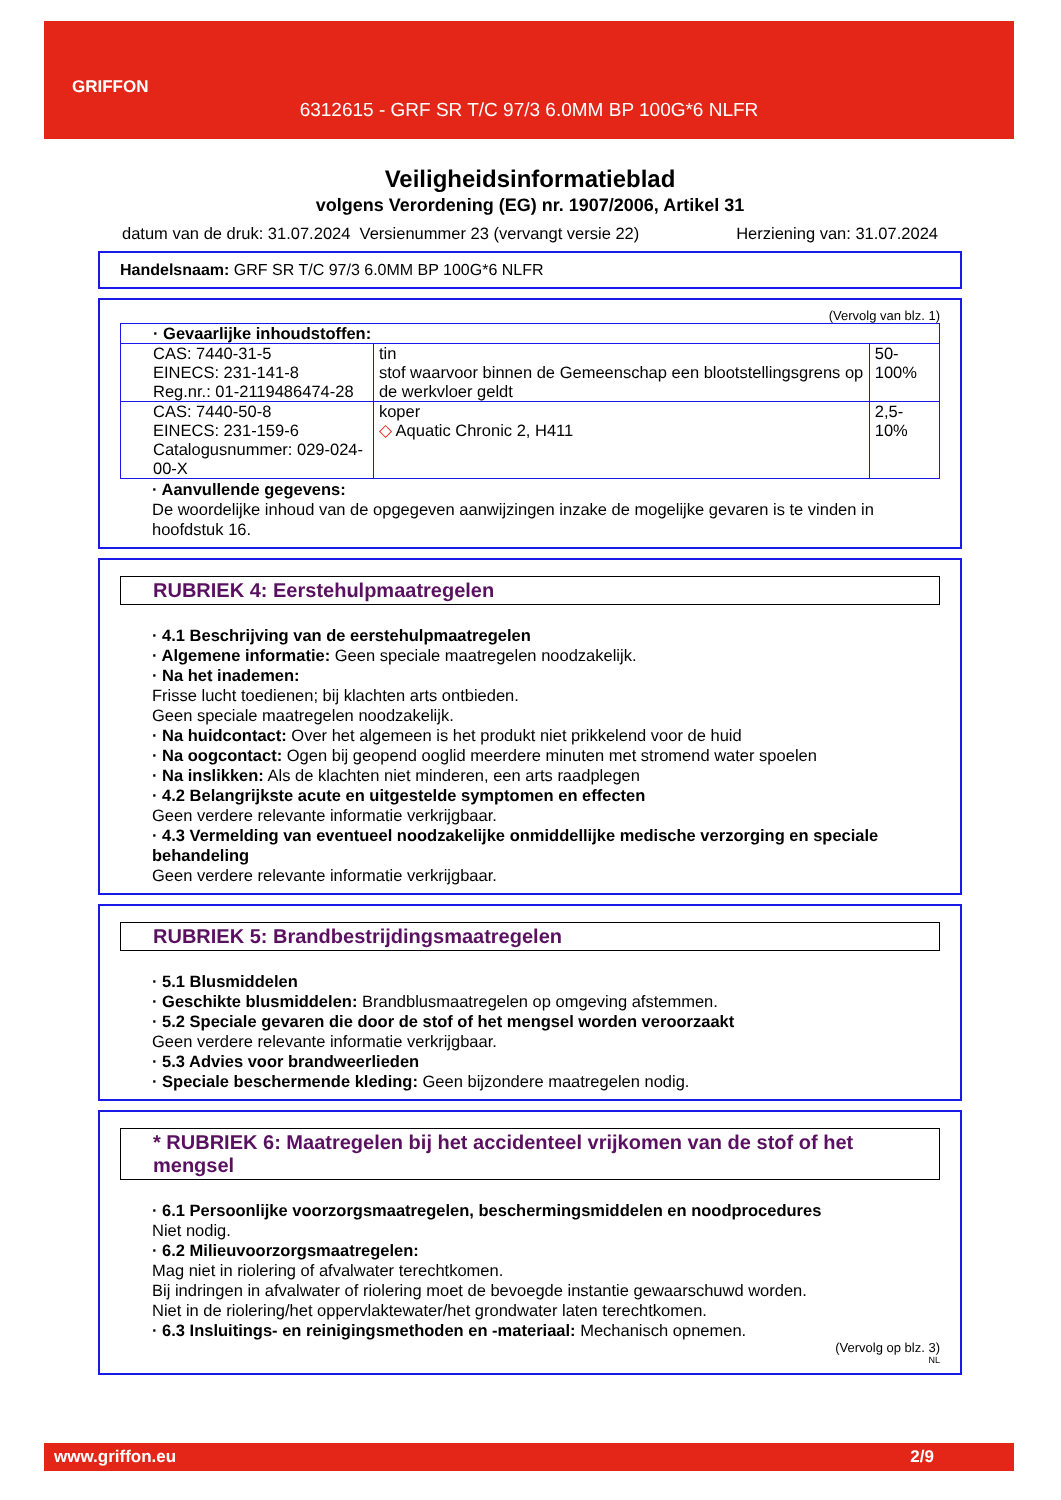GRIFFON
6312615 - GRF SR T/C 97/3 6.0MM BP 100G*6 NLFR
Veiligheidsinformatieblad
volgens Verordening (EG) nr. 1907/2006, Artikel 31
datum van de druk: 31.07.2024 Versienummer 23 (vervangt versie 22) Herziening van: 31.07.2024
Handelsnaam: GRF SR T/C 97/3 6.0MM BP 100G*6 NLFR
(Vervolg van blz. 1)
| · Gevaarlijke inhoudstoffen: | | |
| CAS: 7440-31-5 EINECS: 231-141-8 Reg.nr.: 01-2119486474-28 | tin stof waarvoor binnen de Gemeenschap een blootstellingsgrens op de werkvloer geldt | 50-100% |
| CAS: 7440-50-8 EINECS: 231-159-6 Catalogusnummer: 029-024-00-X | koper ◇ Aquatic Chronic 2, H411 | 2,5-10% |
· Aanvullende gegevens:
De woordelijke inhoud van de opgegeven aanwijzingen inzake de mogelijke gevaren is te vinden in hoofdstuk 16.
RUBRIEK 4: Eerstehulpmaatregelen
· 4.1 Beschrijving van de eerstehulpmaatregelen
· Algemene informatie: Geen speciale maatregelen noodzakelijk.
· Na het inademen:
Frisse lucht toedienen; bij klachten arts ontbieden.
Geen speciale maatregelen noodzakelijk.
· Na huidcontact: Over het algemeen is het produkt niet prikkelend voor de huid
· Na oogcontact: Ogen bij geopend ooglid meerdere minuten met stromend water spoelen
· Na inslikken: Als de klachten niet minderen, een arts raadplegen
· 4.2 Belangrijkste acute en uitgestelde symptomen en effecten
Geen verdere relevante informatie verkrijgbaar.
· 4.3 Vermelding van eventueel noodzakelijke onmiddellijke medische verzorging en speciale behandeling
Geen verdere relevante informatie verkrijgbaar.
RUBRIEK 5: Brandbestrijdingsmaatregelen
· 5.1 Blusmiddelen
· Geschikte blusmiddelen: Brandblusmaatregelen op omgeving afstemmen.
· 5.2 Speciale gevaren die door de stof of het mengsel worden veroorzaakt
Geen verdere relevante informatie verkrijgbaar.
· 5.3 Advies voor brandweerlieden
· Speciale beschermende kleding: Geen bijzondere maatregelen nodig.
* RUBRIEK 6: Maatregelen bij het accidenteel vrijkomen van de stof of het mengsel
· 6.1 Persoonlijke voorzorgsmaatregelen, beschermingsmiddelen en noodprocedures
Niet nodig.
· 6.2 Milieuvoorzorgsmaatregelen:
Mag niet in riolering of afvalwater terechtkomen.
Bij indringen in afvalwater of riolering moet de bevoegde instantie gewaarschuwd worden.
Niet in de riolering/het oppervlaktewater/het grondwater laten terechtkomen.
· 6.3 Insluitings- en reinigingsmethoden en -materiaal: Mechanisch opnemen.
(Vervolg op blz. 3)
NL
www.griffon.eu 2/9